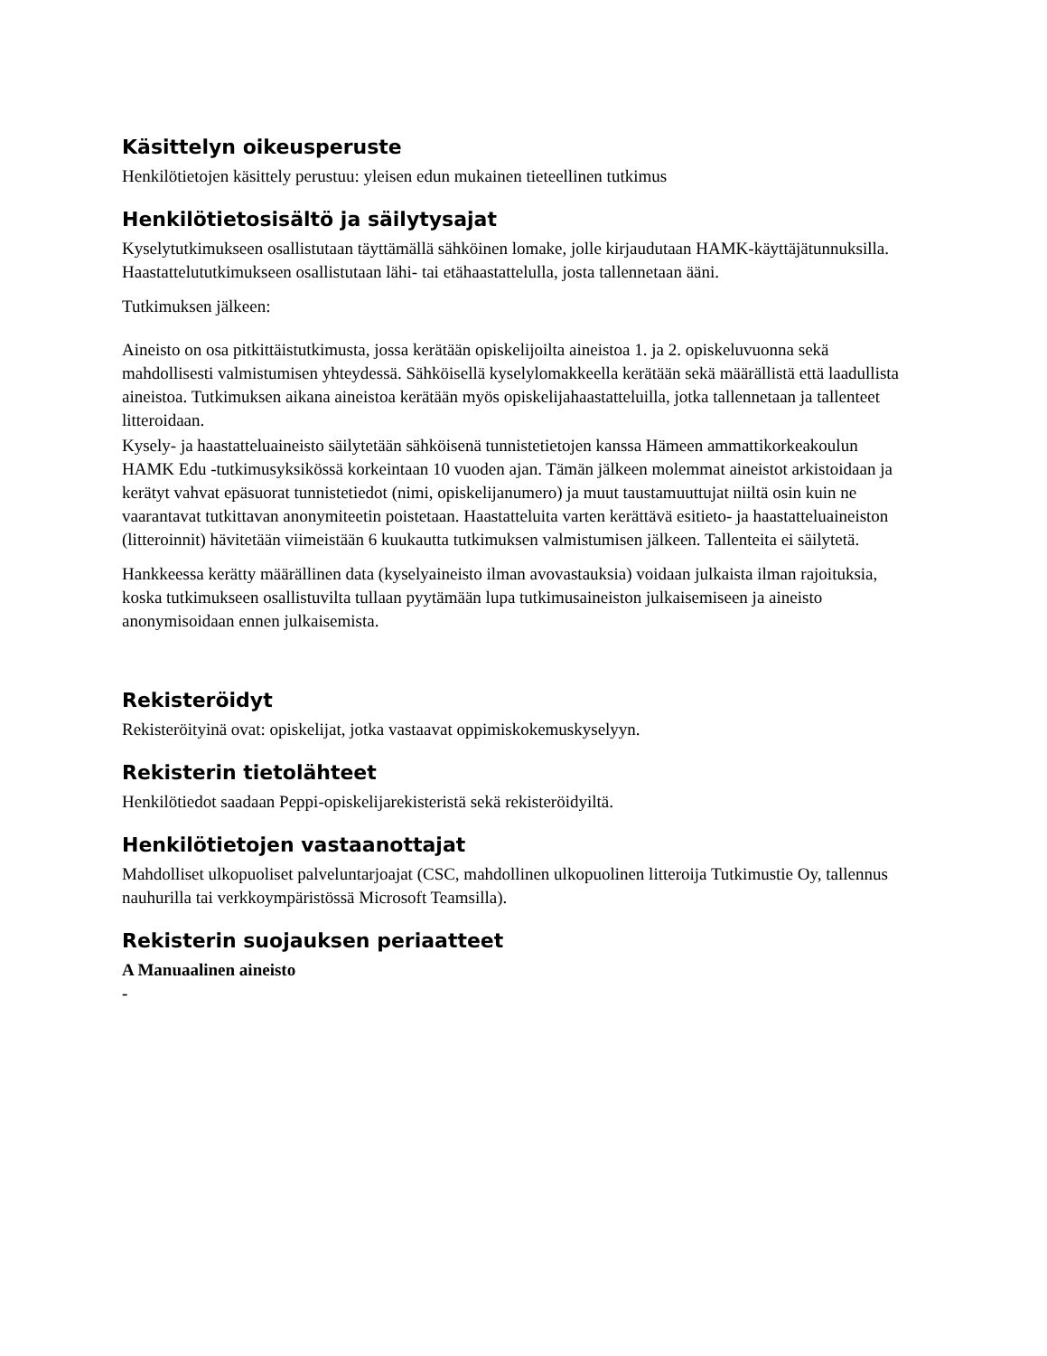Käsittelyn oikeusperuste
Henkilötietojen käsittely perustuu: yleisen edun mukainen tieteellinen tutkimus
Henkilötietosisältö ja säilytysajat
Kyselytutkimukseen osallistutaan täyttämällä sähköinen lomake, jolle kirjaudutaan HAMK-käyttäjätunnuksilla. Haastattelututkimukseen osallistutaan lähi- tai etähaastattelulla, josta tallennetaan ääni.
Tutkimuksen jälkeen:
Aineisto on osa pitkittäistutkimusta, jossa kerätään opiskelijoilta aineistoa 1. ja 2. opiskeluvuonna sekä mahdollisesti valmistumisen yhteydessä. Sähköisellä kyselylomakkeella kerätään sekä määrällistä että laadullista aineistoa. Tutkimuksen aikana aineistoa kerätään myös opiskelijahaastatteluilla, jotka tallennetaan ja tallenteet litteroidaan.
Kysely- ja haastatteluaineisto säilytetään sähköisenä tunnistetietojen kanssa Hämeen ammattikorkeakoulun HAMK Edu -tutkimusyksikössä korkeintaan 10 vuoden ajan. Tämän jälkeen molemmat aineistot arkistoidaan ja kerätyt vahvat epäsuorat tunnistetiedot (nimi, opiskelijanumero) ja muut taustamuuttujat niiltä osin kuin ne vaarantavat tutkittavan anonymiteetin poistetaan. Haastatteluita varten kerättävä esitieto- ja haastatteluaineiston (litteroinnit) hävitetään viimeistään 6 kuukautta tutkimuksen valmistumisen jälkeen. Tallenteita ei säilytetä.
Hankkeessa kerätty määrällinen data (kyselyaineisto ilman avovastauksia) voidaan julkaista ilman rajoituksia, koska tutkimukseen osallistuvilta tullaan pyytämään lupa tutkimusaineiston julkaisemiseen ja aineisto anonymisoidaan ennen julkaisemista.
Rekisteröidyt
Rekisteröityinä ovat: opiskelijat, jotka vastaavat oppimiskokemuskyselyyn.
Rekisterin tietolähteet
Henkilötiedot saadaan Peppi-opiskelijarekisteristä sekä rekisteröidyiltä.
Henkilötietojen vastaanottajat
Mahdolliset ulkopuoliset palveluntarjoajat (CSC, mahdollinen ulkopuolinen litteroija Tutkimustie Oy, tallennus nauhurilla tai verkkoympäristössä Microsoft Teamsilla).
Rekisterin suojauksen periaatteet
A Manuaalinen aineisto
-